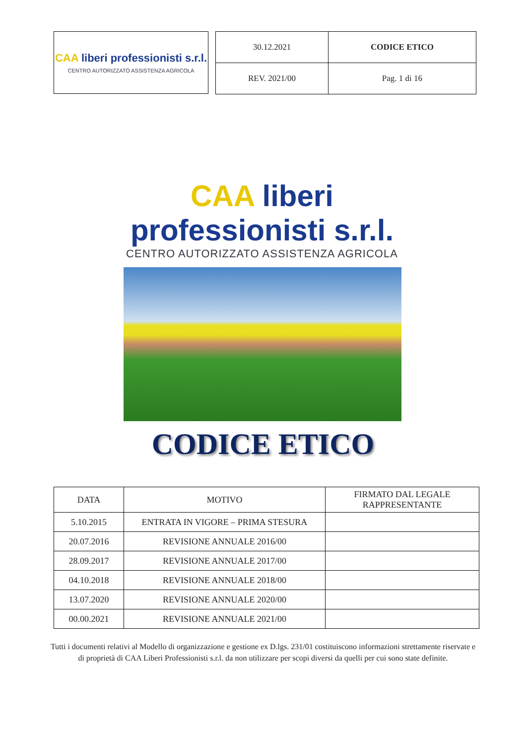CAA liberi professionisti s.r.l.
CENTRO AUTORIZZATO ASSISTENZA AGRICOLA
| 30.12.2021 | CODICE ETICO |
| REV. 2021/00 | Pag. 1 di 16 |
CAA liberi professionisti s.r.l.
CENTRO AUTORIZZATO ASSISTENZA AGRICOLA
CODICE ETICO
| DATA | MOTIVO | FIRMATO DAL LEGALE RAPPRESENTANTE |
| --- | --- | --- |
| 5.10.2015 | ENTRATA IN VIGORE – PRIMA STESURA | |
| 20.07.2016 | REVISIONE ANNUALE 2016/00 | |
| 28.09.2017 | REVISIONE ANNUALE 2017/00 | |
| 04.10.2018 | REVISIONE ANNUALE 2018/00 | |
| 13.07.2020 | REVISIONE ANNUALE 2020/00 | |
| 00.00.2021 | REVISIONE ANNUALE 2021/00 | |
Tutti i documenti relativi al Modello di organizzazione e gestione ex D.lgs. 231/01 costituiscono informazioni strettamente riservate e di proprietà di CAA Liberi Professionisti s.r.l. da non utilizzare per scopi diversi da quelli per cui sono state definite.